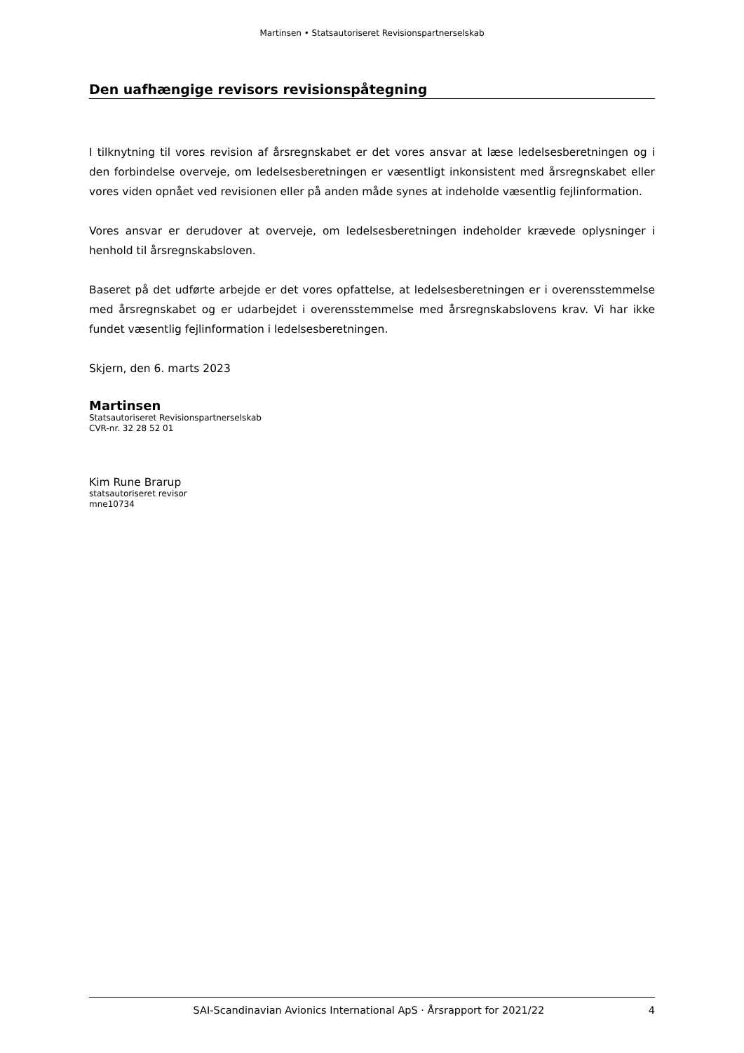Martinsen • Statsautoriseret Revisionspartnerselskab
Den uafhængige revisors revisionspåtegning
I tilknytning til vores revision af årsregnskabet er det vores ansvar at læse ledelsesberetningen og i den forbindelse overveje, om ledelsesberetningen er væsentligt inkonsistent med årsregnskabet eller vores viden opnået ved revisionen eller på anden måde synes at indeholde væsentlig fejlinformation.
Vores ansvar er derudover at overveje, om ledelsesberetningen indeholder krævede oplysninger i henhold til årsregnskabsloven.
Baseret på det udførte arbejde er det vores opfattelse, at ledelsesberetningen er i overensstemmelse med årsregnskabet og er udarbejdet i overensstemmelse med årsregnskabslovens krav. Vi har ikke fundet væsentlig fejlinformation i ledelsesberetningen.
Skjern, den 6. marts 2023
Martinsen
Statsautoriseret Revisionspartnerselskab
CVR-nr. 32 28 52 01
Kim Rune Brarup
statsautoriseret revisor
mne10734
SAI-Scandinavian Avionics International ApS · Årsrapport for 2021/22 4